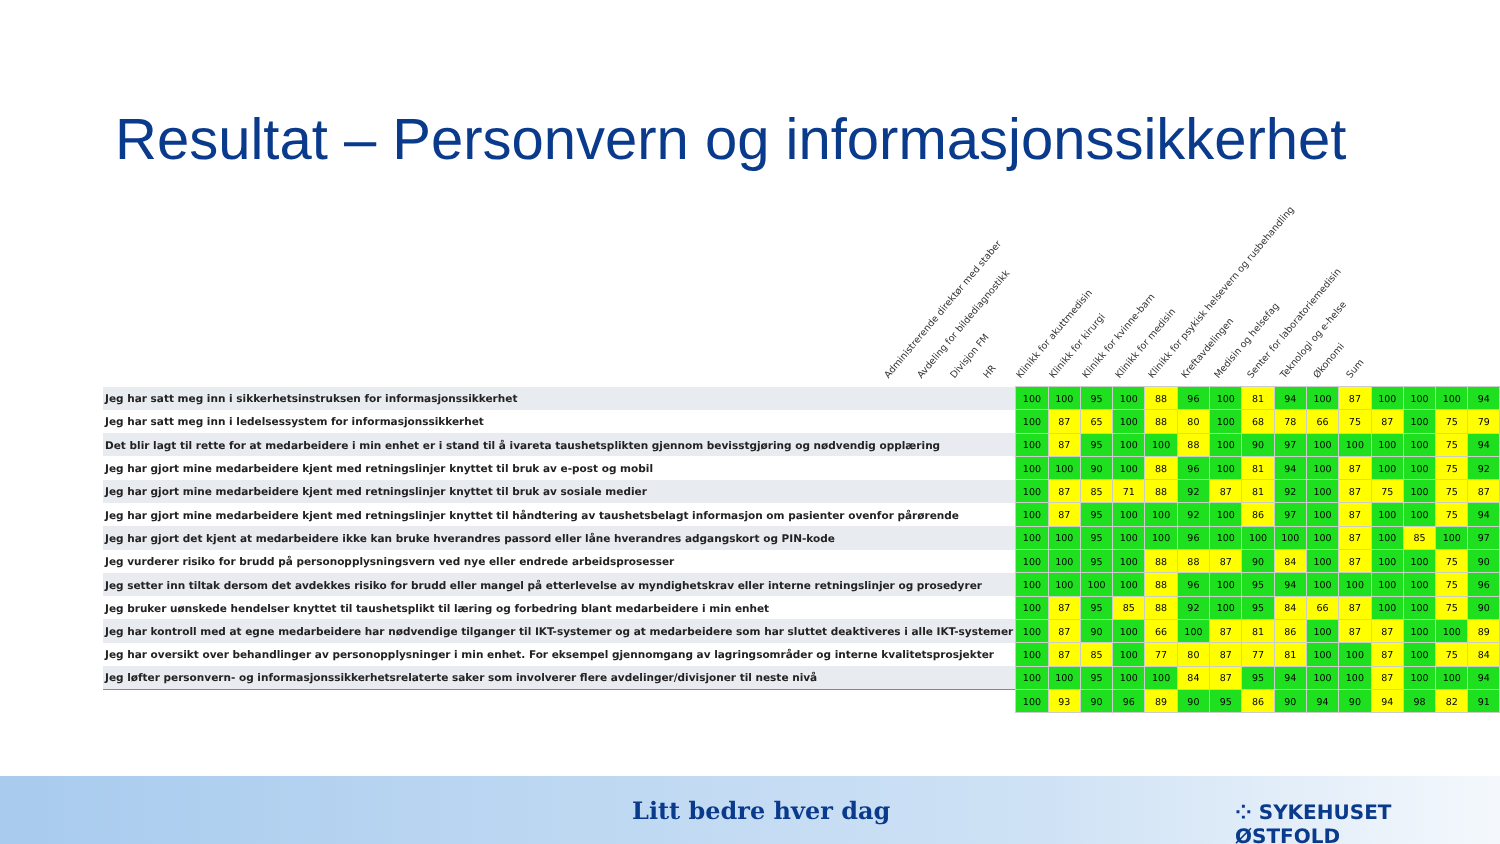Resultat – Personvern og informasjonssikkerhet
Administrerende direktør med staber Avdeling for bildediagnostikk Divisjon FM HR Klinikk for akuttmedisin Klinikk for kirurgi Klinikk for kvinne-barn Klinikk for medisin Klinikk for psykisk helsevern og rusbehandling Kreftavdelingen Medisin og helsefag Senter for laboratoriemedisin Teknologi og e-helse Økonomi Sum
| Jeg har satt meg inn i sikkerhetsinstruksen for informasjonssikkerhet | 100 | 100 | 95 | 100 | 88 | 96 | 100 | 81 | 94 | 100 | 87 | 100 | 100 | 100 | 94 |
| Jeg har satt meg inn i ledelsessystem for informasjonssikkerhet | 100 | 87 | 65 | 100 | 88 | 80 | 100 | 68 | 78 | 66 | 75 | 87 | 100 | 75 | 79 |
| Det blir lagt til rette for at medarbeidere i min enhet er i stand til å ivareta taushetsplikten gjennom bevisstgjøring og nødvendig opplæring | 100 | 87 | 95 | 100 | 100 | 88 | 100 | 90 | 97 | 100 | 100 | 100 | 100 | 75 | 94 |
| Jeg har gjort mine medarbeidere kjent med retningslinjer knyttet til bruk av e-post og mobil | 100 | 100 | 90 | 100 | 88 | 96 | 100 | 81 | 94 | 100 | 87 | 100 | 100 | 75 | 92 |
| Jeg har gjort mine medarbeidere kjent med retningslinjer knyttet til bruk av sosiale medier | 100 | 87 | 85 | 71 | 88 | 92 | 87 | 81 | 92 | 100 | 87 | 75 | 100 | 75 | 87 |
| Jeg har gjort mine medarbeidere kjent med retningslinjer knyttet til håndtering av taushetsbelagt informasjon om pasienter ovenfor pårørende | 100 | 87 | 95 | 100 | 100 | 92 | 100 | 86 | 97 | 100 | 87 | 100 | 100 | 75 | 94 |
| Jeg har gjort det kjent at medarbeidere ikke kan bruke hverandres passord eller låne hverandres adgangskort og PIN-kode | 100 | 100 | 95 | 100 | 100 | 96 | 100 | 100 | 100 | 100 | 87 | 100 | 85 | 100 | 97 |
| Jeg vurderer risiko for brudd på personopplysningsvern ved nye eller endrede arbeidsprosesser | 100 | 100 | 95 | 100 | 88 | 88 | 87 | 90 | 84 | 100 | 87 | 100 | 100 | 75 | 90 |
| Jeg setter inn tiltak dersom det avdekkes risiko for brudd eller mangel på etterlevelse av myndighetskrav eller interne retningslinjer og prosedyrer | 100 | 100 | 100 | 100 | 88 | 96 | 100 | 95 | 94 | 100 | 100 | 100 | 100 | 75 | 96 |
| Jeg bruker uønskede hendelser knyttet til taushetsplikt til læring og forbedring blant medarbeidere i min enhet | 100 | 87 | 95 | 85 | 88 | 92 | 100 | 95 | 84 | 66 | 87 | 100 | 100 | 75 | 90 |
| Jeg har kontroll med at egne medarbeidere har nødvendige tilganger til IKT-systemer og at medarbeidere som har sluttet deaktiveres i alle IKT-systemer | 100 | 87 | 90 | 100 | 66 | 100 | 87 | 81 | 86 | 100 | 87 | 87 | 100 | 100 | 89 |
| Jeg har oversikt over behandlinger av personopplysninger i min enhet. For eksempel gjennomgang av lagringsområder og interne kvalitetsprosjekter | 100 | 87 | 85 | 100 | 77 | 80 | 87 | 77 | 81 | 100 | 100 | 87 | 100 | 75 | 84 |
| Jeg løfter personvern- og informasjonssikkerhetsrelaterte saker som involverer flere avdelinger/divisjoner til neste nivå | 100 | 100 | 95 | 100 | 100 | 84 | 87 | 95 | 94 | 100 | 100 | 87 | 100 | 100 | 94 |
| | 100 | 93 | 90 | 96 | 89 | 90 | 95 | 86 | 90 | 94 | 90 | 94 | 98 | 82 | 91 |
Litt bedre hver dag ⁘ SYKEHUSET ØSTFOLD